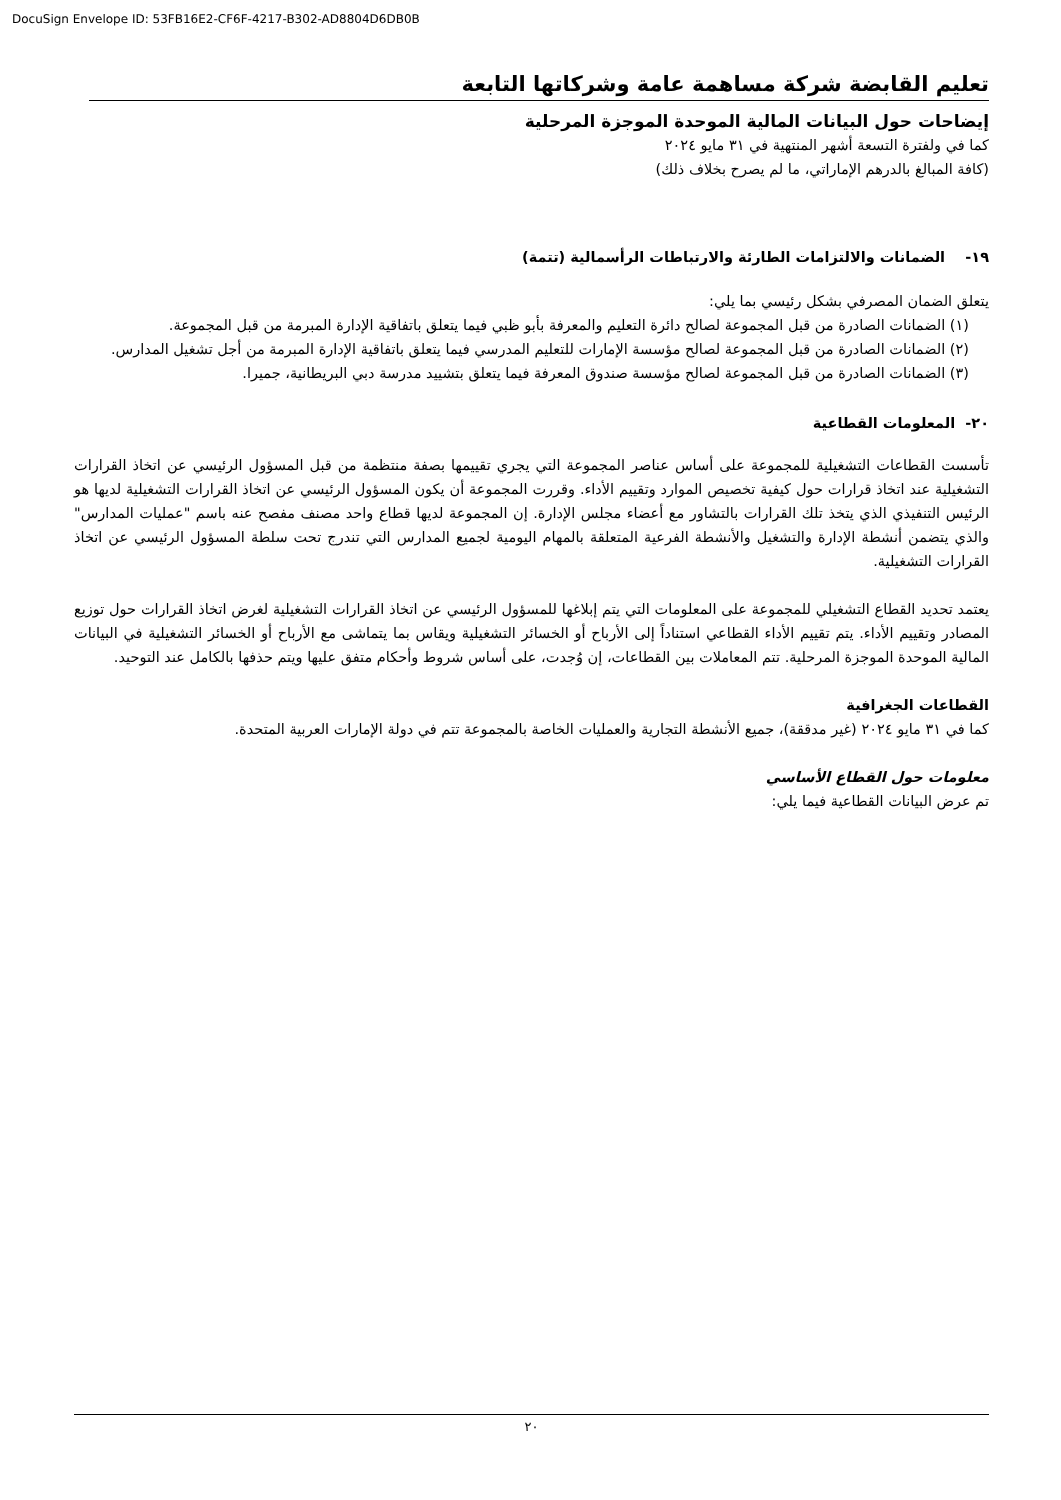DocuSign Envelope ID: 53FB16E2-CF6F-4217-B302-AD8804D6DB0B
تعليم القابضة شركة مساهمة عامة وشركاتها التابعة
إيضاحات حول البيانات المالية الموحدة الموجزة المرحلية
كما في ولفترة التسعة أشهر المنتهية في ٣١ مايو ٢٠٢٤
(كافة المبالغ بالدرهم الإماراتي، ما لم يصرح بخلاف ذلك)
١٩- الضمانات والالتزامات الطارئة والارتباطات الرأسمالية (تتمة)
يتعلق الضمان المصرفي بشكل رئيسي بما يلي:
(١) الضمانات الصادرة من قبل المجموعة لصالح دائرة التعليم والمعرفة بأبو ظبي فيما يتعلق باتفاقية الإدارة المبرمة من قبل المجموعة.
(٢) الضمانات الصادرة من قبل المجموعة لصالح مؤسسة الإمارات للتعليم المدرسي فيما يتعلق باتفاقية الإدارة المبرمة من أجل تشغيل المدارس.
(٣) الضمانات الصادرة من قبل المجموعة لصالح مؤسسة صندوق المعرفة فيما يتعلق بتشييد مدرسة دبي البريطانية، جميرا.
٢٠- المعلومات القطاعية
تأسست القطاعات التشغيلية للمجموعة على أساس عناصر المجموعة التي يجري تقييمها بصفة منتظمة من قبل المسؤول الرئيسي عن اتخاذ القرارات التشغيلية عند اتخاذ قرارات حول كيفية تخصيص الموارد وتقييم الأداء. وقررت المجموعة أن يكون المسؤول الرئيسي عن اتخاذ القرارات التشغيلية لديها هو الرئيس التنفيذي الذي يتخذ تلك القرارات بالتشاور مع أعضاء مجلس الإدارة. إن المجموعة لديها قطاع واحد مصنف مفصح عنه باسم "عمليات المدارس" والذي يتضمن أنشطة الإدارة والتشغيل والأنشطة الفرعية المتعلقة بالمهام اليومية لجميع المدارس التي تندرج تحت سلطة المسؤول الرئيسي عن اتخاذ القرارات التشغيلية.
يعتمد تحديد القطاع التشغيلي للمجموعة على المعلومات التي يتم إبلاغها للمسؤول الرئيسي عن اتخاذ القرارات التشغيلية لغرض اتخاذ القرارات حول توزيع المصادر وتقييم الأداء. يتم تقييم الأداء القطاعي استناداً إلى الأرباح أو الخسائر التشغيلية ويقاس بما يتماشى مع الأرباح أو الخسائر التشغيلية في البيانات المالية الموحدة الموجزة المرحلية. تتم المعاملات بين القطاعات، إن وُجدت، على أساس شروط وأحكام متفق عليها ويتم حذفها بالكامل عند التوحيد.
القطاعات الجغرافية
كما في ٣١ مايو ٢٠٢٤ (غير مدققة)، جميع الأنشطة التجارية والعمليات الخاصة بالمجموعة تتم في دولة الإمارات العربية المتحدة.
معلومات حول القطاع الأساسي
تم عرض البيانات القطاعية فيما يلي:
٢٠